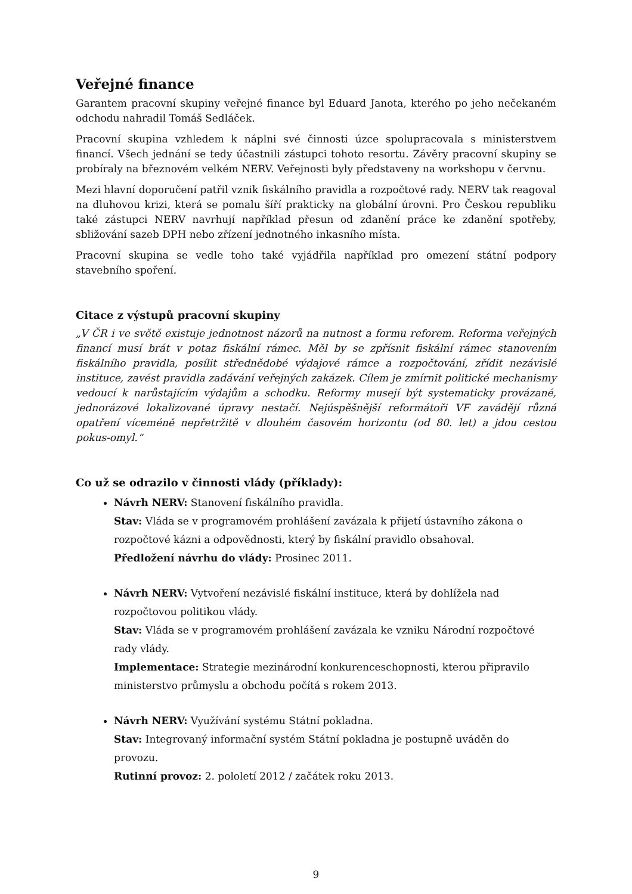Veřejné finance
Garantem pracovní skupiny veřejné finance byl Eduard Janota, kterého po jeho nečekaném odchodu nahradil Tomáš Sedláček.
Pracovní skupina vzhledem k náplni své činnosti úzce spolupracovala s ministerstvem financí. Všech jednání se tedy účastnili zástupci tohoto resortu. Závěry pracovní skupiny se probíraly na březnovém velkém NERV. Veřejnosti byly představeny na workshopu v červnu.
Mezi hlavní doporučení patřil vznik fiskálního pravidla a rozpočtové rady. NERV tak reagoval na dluhovou krizi, která se pomalu šíří prakticky na globální úrovni. Pro Českou republiku také zástupci NERV navrhují například přesun od zdanění práce ke zdanění spotřeby, sbližování sazeb DPH nebo zřízení jednotného inkasního místa.
Pracovní skupina se vedle toho také vyjádřila například pro omezení státní podpory stavebního spoření.
Citace z výstupů pracovní skupiny
„V ČR i ve světě existuje jednotnost názorů na nutnost a formu reforem. Reforma veřejných financí musí brát v potaz fiskální rámec. Měl by se zpřísnit fiskální rámec stanovením fiskálního pravidla, posílit střednědobé výdajové rámce a rozpočtování, zřídit nezávislé instituce, zavést pravidla zadávání veřejných zakázek. Cílem je zmírnit politické mechanismy vedoucí k narůstajícím výdajům a schodku. Reformy musejí být systematicky provázané, jednorázové lokalizované úpravy nestačí. Nejúspěšnější reformátoři VF zavádějí různá opatření víceméně nepřetržitě v dlouhém časovém horizontu (od 80. let) a jdou cestou pokus-omyl.“
Co už se odrazilo v činnosti vlády (příklady):
Návrh NERV: Stanovení fiskálního pravidla.
Stav: Vláda se v programovém prohlášení zavázala k přijetí ústavního zákona o rozpočtové kázni a odpovědnosti, který by fiskální pravidlo obsahoval.
Předložení návrhu do vlády: Prosinec 2011.
Návrh NERV: Vytvoření nezávislé fiskální instituce, která by dohlížela nad rozpočtovou politikou vlády.
Stav: Vláda se v programovém prohlášení zavázala ke vzniku Národní rozpočtové rady vlády.
Implementace: Strategie mezinárodní konkurenceschopnosti, kterou připravilo ministerstvo průmyslu a obchodu počítá s rokem 2013.
Návrh NERV: Využívání systému Státní pokladna.
Stav: Integrovaný informační systém Státní pokladna je postupně uváděn do provozu.
Rutinní provoz: 2. pololetí 2012 / začátek roku 2013.
9